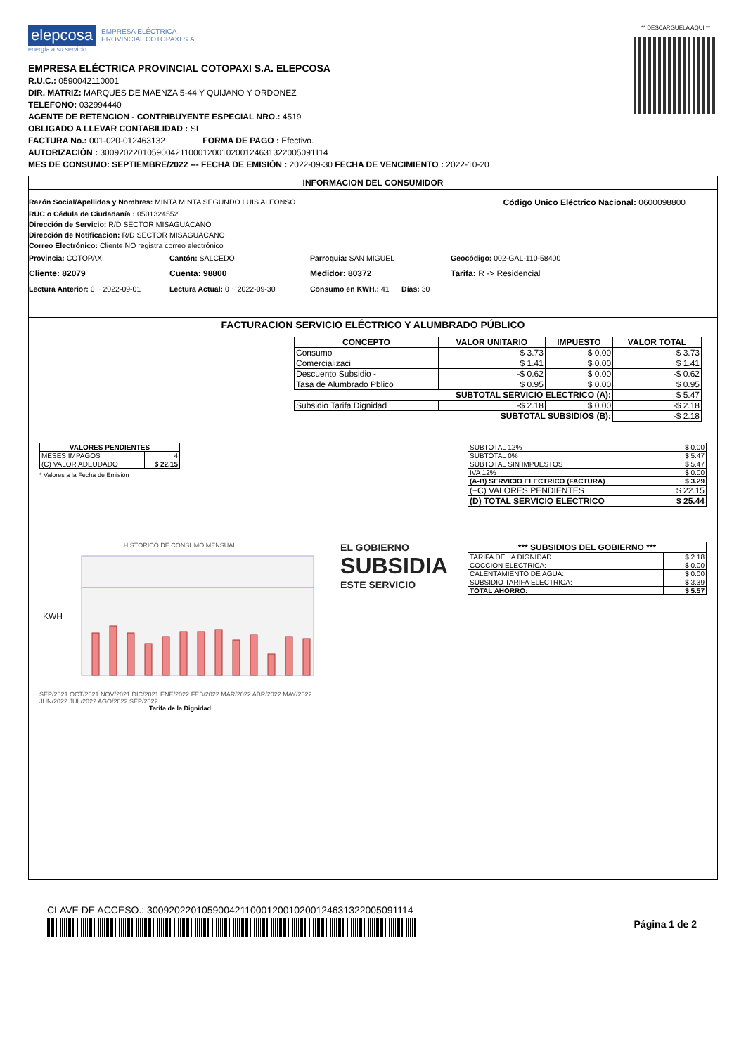elepcosa EMPRESA ELÉCTRICA
PROVINCIAL COTOPAXI S.A.
energía a su servicio
EMPRESA ELÉCTRICA PROVINCIAL COTOPAXI S.A. ELEPCOSA
R.U.C.: 0590042110001
DIR. MATRIZ: MARQUES DE MAENZA 5-44 Y QUIJANO Y ORDONEZ
TELEFONO: 032994440
AGENTE DE RETENCION - CONTRIBUYENTE ESPECIAL NRO.: 4519
OBLIGADO A LLEVAR CONTABILIDAD : SI
FACTURA No.: 001-020-012463132 FORMA DE PAGO : Efectivo.
AUTORIZACIÓN : 3009202201059004211000120010200124631322005091114
MES DE CONSUMO: SEPTIEMBRE/2022 --- FECHA DE EMISIÓN : 2022-09-30 FECHA DE VENCIMIENTO : 2022-10-20
** DESCARGUELA AQUI **
INFORMACION DEL CONSUMIDOR
Razón Social/Apellidos y Nombres: MINTA MINTA SEGUNDO LUIS ALFONSO Código Unico Eléctrico Nacional: 0600098800
RUC o Cédula de Ciudadanía : 0501324552
Dirección de Servicio: R/D SECTOR MISAGUACANO
Dirección de Notificacion: R/D SECTOR MISAGUACANO
Correo Electrónico: Cliente NO registra correo electrónico
Provincia: COTOPAXI Cantón: SALCEDO Parroquia: SAN MIGUEL Geocódigo: 002-GAL-110-58400
Cliente: 82079 Cuenta: 98800 Medidor: 80372 Tarifa: R -> Residencial
Lectura Anterior: 0 ~ 2022-09-01
Lectura Actual: 0 ~ 2022-09-30 Consumo en KWH.: 41 Días: 30
FACTURACION SERVICIO ELÉCTRICO Y ALUMBRADO PÚBLICO
| CONCEPTO | VALOR UNITARIO | IMPUESTO | VALOR TOTAL |
| --- | --- | --- | --- |
| Consumo | $ 3.73 | $ 0.00 | $ 3.73 |
| Comercializaci | $ 1.41 | $ 0.00 | $ 1.41 |
| Descuento Subsidio - | -$ 0.62 | $ 0.00 | -$ 0.62 |
| Tasa de Alumbrado Pblico | $ 0.95 | $ 0.00 | $ 0.95 |
| SUBTOTAL SERVICIO ELECTRICO (A): | | | $ 5.47 |
| Subsidio Tarifa Dignidad | -$ 2.18 | $ 0.00 | -$ 2.18 |
| SUBTOTAL SUBSIDIOS (B): | | | -$ 2.18 |
| VALORES PENDIENTES | |
| --- | --- |
| MESES IMPAGOS | 4 |
| (C) VALOR ADEUDADO | $ 22.15 |
* Valores a la Fecha de Emisión
| SUBTOTAL 12% | $ 0.00 |
| SUBTOTAL 0% | $ 5.47 |
| SUBTOTAL SIN IMPUESTOS | $ 5.47 |
| IVA 12% | $ 0.00 |
| (A-B) SERVICIO ELECTRICO (FACTURA) | $ 3.29 |
| (+C) VALORES PENDIENTES | $ 22.15 |
| (D) TOTAL SERVICIO ELECTRICO | $ 25.44 |
HISTORICO DE CONSUMO MENSUAL
KWH
SEP/2021 OCT/2021 NOV/2021 DIC/2021 ENE/2022 FEB/2022 MAR/2022 ABR/2022 MAY/2022 JUN/2022 JUL/2022 AGO/2022 SEP/2022
Tarifa de la Dignidad
EL GOBIERNO
SUBSIDIA
ESTE SERVICIO
| *** SUBSIDIOS DEL GOBIERNO *** | |
| --- | --- |
| TARIFA DE LA DIGNIDAD | $ 2.18 |
| COCCION ELECTRICA: | $ 0.00 |
| CALENTAMIENTO DE AGUA: | $ 0.00 |
| SUBSIDIO TARIFA ELECTRICA: | $ 3.39 |
| TOTAL AHORRO: | $ 5.57 |
CLAVE DE ACCESO.: 3009202201059004211000120010200124631322005091114
Página 1 de 2